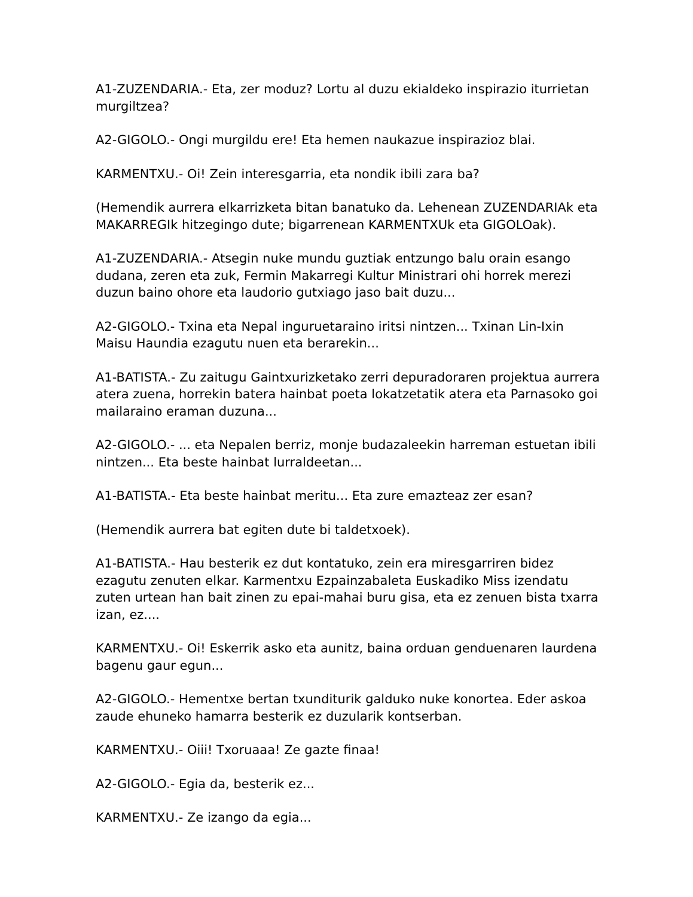A1-ZUZENDARIA.- Eta, zer moduz? Lortu al duzu ekialdeko inspirazio iturrietan murgiltzea?
A2-GIGOLO.- Ongi murgildu ere! Eta hemen naukazue inspirazioz blai.
KARMENTXU.- Oi! Zein interesgarria, eta nondik ibili zara ba?
(Hemendik aurrera elkarrizketa bitan banatuko da. Lehenean ZUZENDARIAk eta MAKARREGIk hitzegingo dute; bigarrenean KARMENTXUk eta GIGOLOak).
A1-ZUZENDARIA.- Atsegin nuke mundu guztiak entzungo balu orain esango dudana, zeren eta zuk, Fermin Makarregi Kultur Ministrari ohi horrek merezi duzun baino ohore eta laudorio gutxiago jaso bait duzu...
A2-GIGOLO.- Txina eta Nepal inguruetaraino iritsi nintzen... Txinan Lin-Ixin Maisu Haundia ezagutu nuen eta berarekin...
A1-BATISTA.- Zu zaitugu Gaintxurizketako zerri depuradoraren projektua aurrera atera zuena, horrekin batera hainbat poeta lokatzetatik atera eta Parnasoko goi mailaraino eraman duzuna...
A2-GIGOLO.- ... eta Nepalen berriz, monje budazaleekin harreman estuetan ibili nintzen... Eta beste hainbat lurraldeetan...
A1-BATISTA.- Eta beste hainbat meritu... Eta zure emazteaz zer esan?
(Hemendik aurrera bat egiten dute bi taldetxoek).
A1-BATISTA.- Hau besterik ez dut kontatuko, zein era miresgarriren bidez ezagutu zenuten elkar. Karmentxu Ezpainzabaleta Euskadiko Miss izendatu zuten urtean han bait zinen zu epai-mahai buru gisa, eta ez zenuen bista txarra izan, ez....
KARMENTXU.- Oi! Eskerrik asko eta aunitz, baina orduan genduenaren laurdena bagenu gaur egun...
A2-GIGOLO.- Hementxe bertan txunditurik galduko nuke konortea. Eder askoa zaude ehuneko hamarra besterik ez duzularik kontserban.
KARMENTXU.- Oiii! Txoruaaa! Ze gazte finaa!
A2-GIGOLO.- Egia da, besterik ez...
KARMENTXU.- Ze izango da egia...